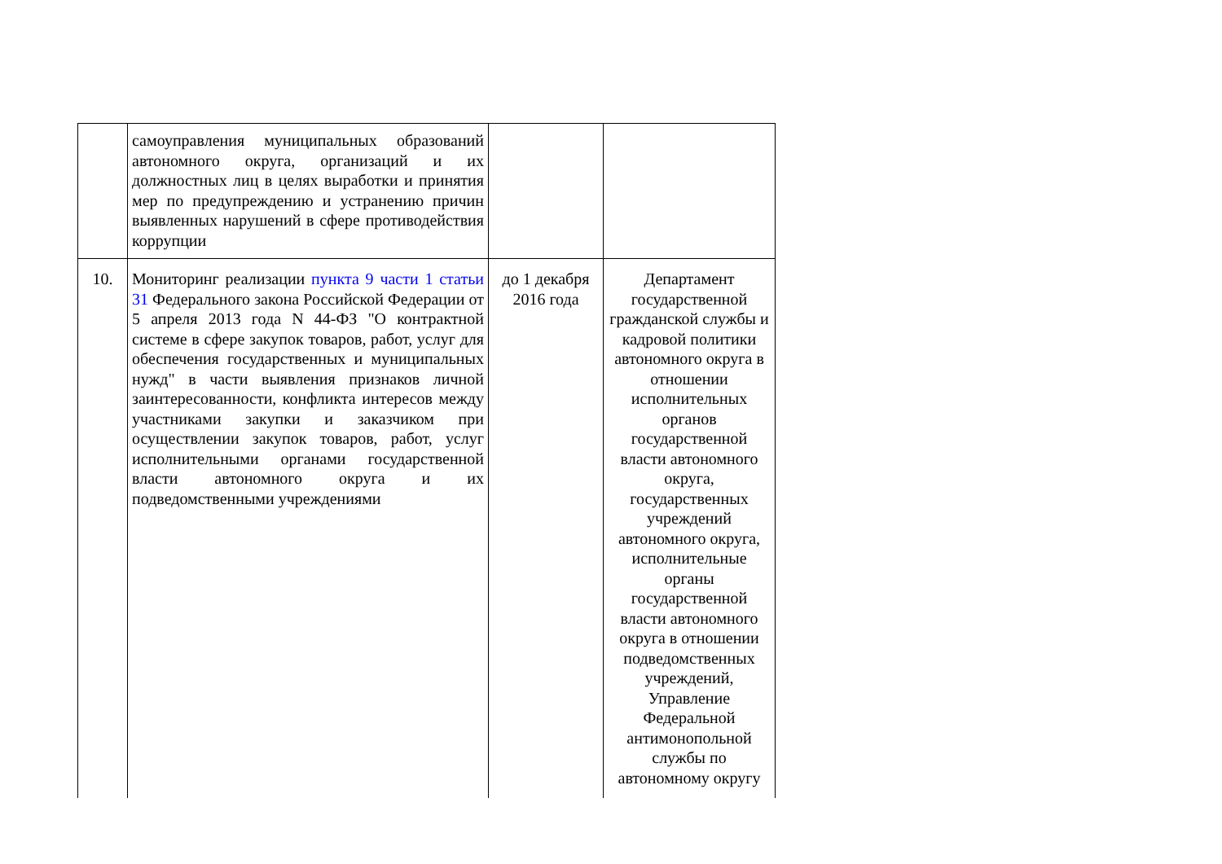| | самоуправления муниципальных образований автономного округа, организаций и их должностных лиц в целях выработки и принятия мер по предупреждению и устранению причин выявленных нарушений в сфере противодействия коррупции | | |
| 10. | Мониторинг реализации пункта 9 части 1 статьи 31 Федерального закона Российской Федерации от 5 апреля 2013 года N 44-ФЗ "О контрактной системе в сфере закупок товаров, работ, услуг для обеспечения государственных и муниципальных нужд" в части выявления признаков личной заинтересованности, конфликта интересов между участниками закупки и заказчиком при осуществлении закупок товаров, работ, услуг исполнительными органами государственной власти автономного округа и их подведомственными учреждениями | до 1 декабря 2016 года | Департамент государственной гражданской службы и кадровой политики автономного округа в отношении исполнительных органов государственной власти автономного округа, государственных учреждений автономного округа, исполнительные органы государственной власти автономного округа в отношении подведомственных учреждений, Управление Федеральной антимонопольной службы по автономному округу |